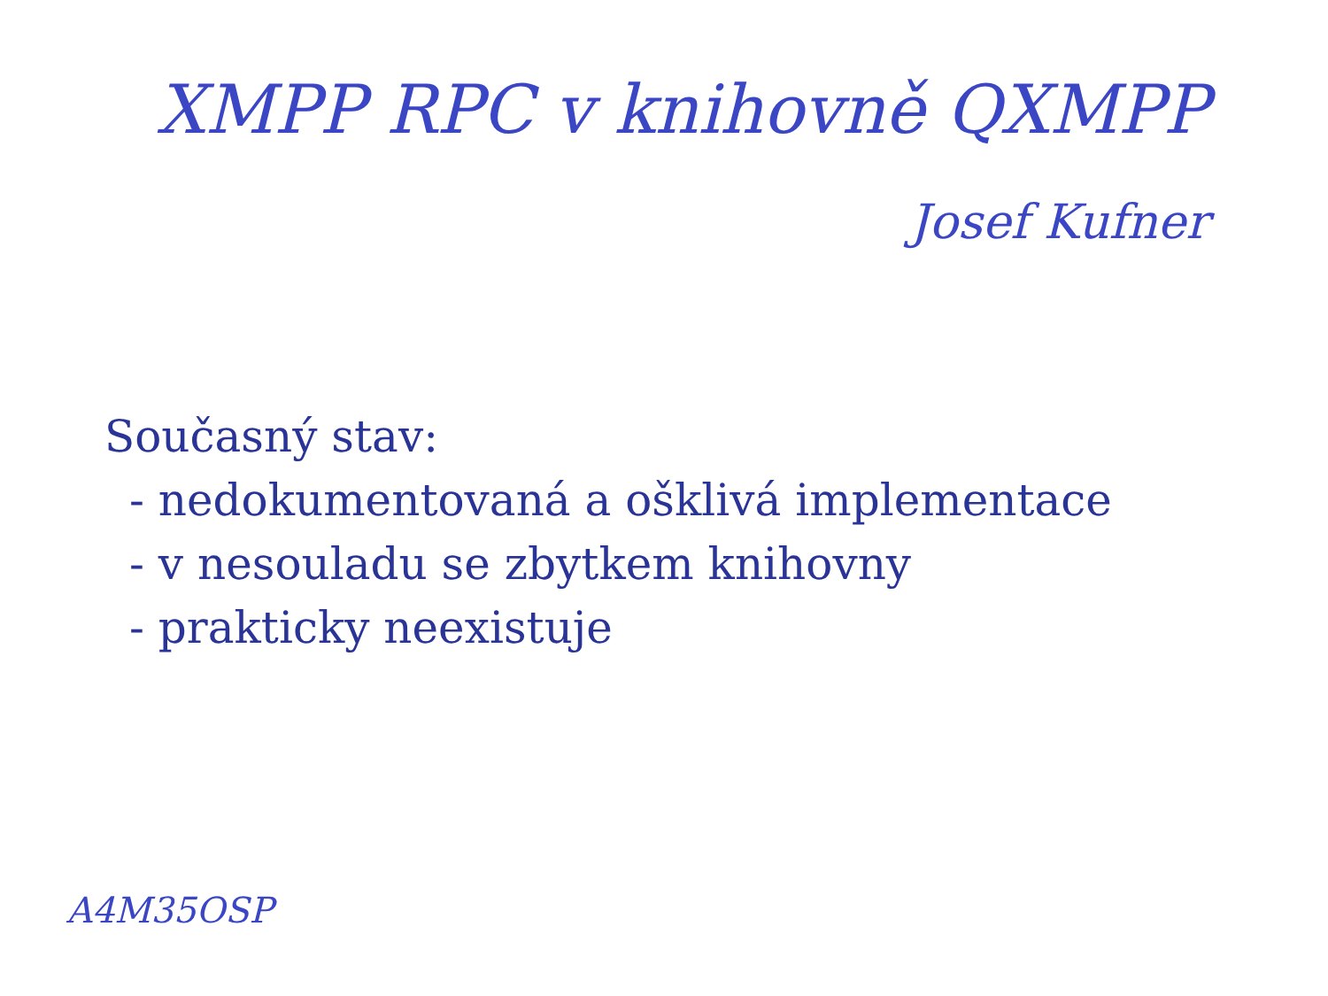XMPP RPC v knihovně QXMPP
Josef Kufner
Současný stav:
- nedokumentovaná a ošklivá implementace
- v nesouladu se zbytkem knihovny
- prakticky neexistuje
A4M35OSP